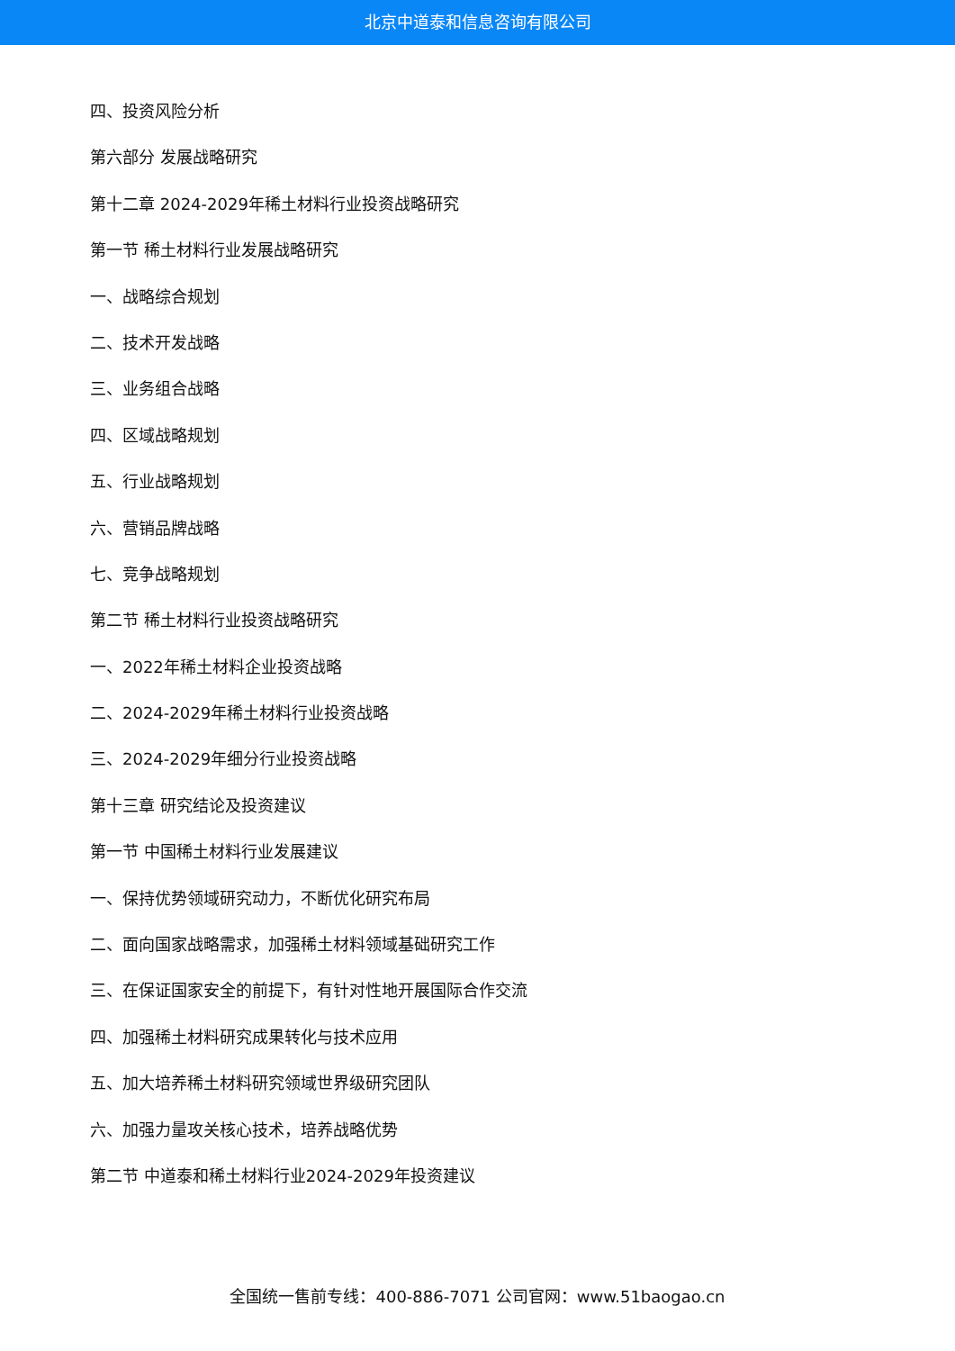北京中道泰和信息咨询有限公司
四、投资风险分析
第六部分 发展战略研究
第十二章 2024-2029年稀土材料行业投资战略研究
第一节 稀土材料行业发展战略研究
一、战略综合规划
二、技术开发战略
三、业务组合战略
四、区域战略规划
五、行业战略规划
六、营销品牌战略
七、竞争战略规划
第二节 稀土材料行业投资战略研究
一、2022年稀土材料企业投资战略
二、2024-2029年稀土材料行业投资战略
三、2024-2029年细分行业投资战略
第十三章 研究结论及投资建议
第一节 中国稀土材料行业发展建议
一、保持优势领域研究动力，不断优化研究布局
二、面向国家战略需求，加强稀土材料领域基础研究工作
三、在保证国家安全的前提下，有针对性地开展国际合作交流
四、加强稀土材料研究成果转化与技术应用
五、加大培养稀土材料研究领域世界级研究团队
六、加强力量攻关核心技术，培养战略优势
第二节 中道泰和稀土材料行业2024-2029年投资建议
全国统一售前专线：400-886-7071 公司官网：www.51baogao.cn